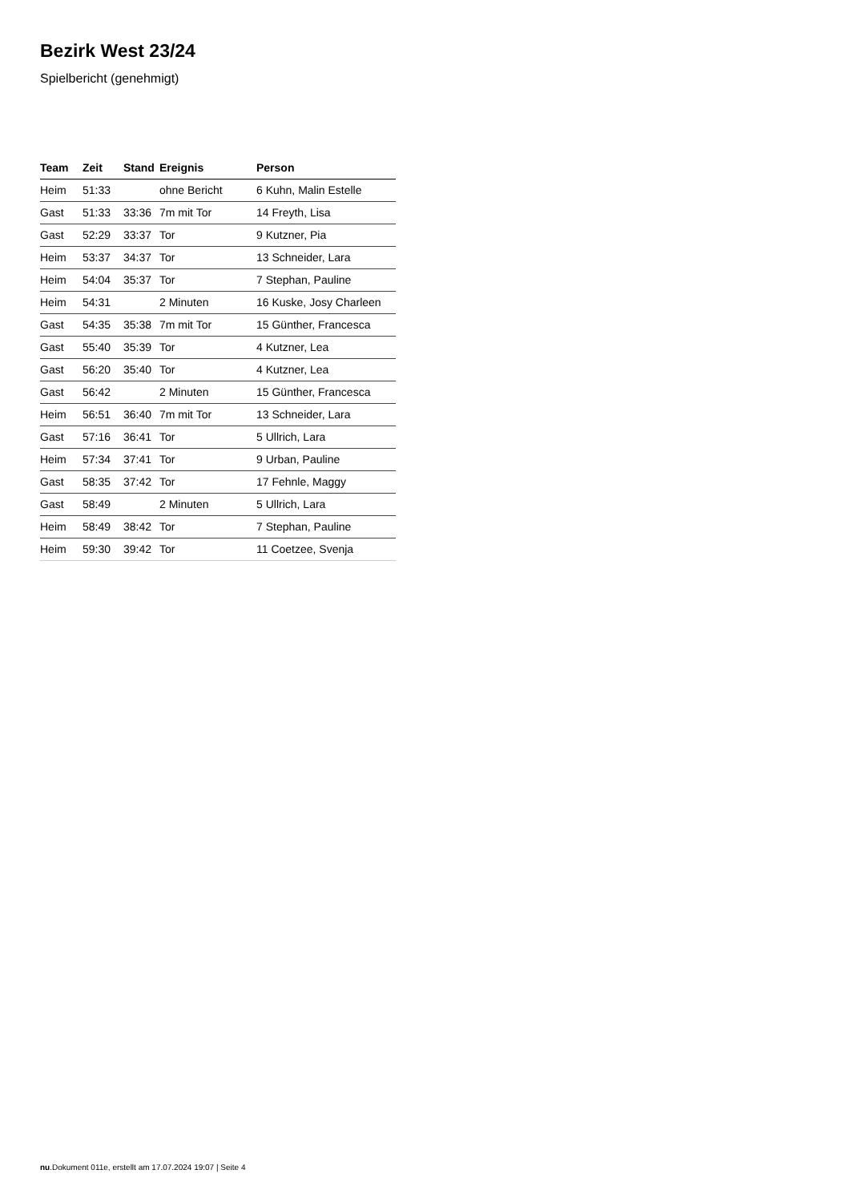Bezirk West 23/24
Spielbericht (genehmigt)
| Team | Zeit | Stand | Ereignis | Person |
| --- | --- | --- | --- | --- |
| Heim | 51:33 | | ohne Bericht | 6 Kuhn, Malin Estelle |
| Gast | 51:33 | 33:36 | 7m mit Tor | 14 Freyth, Lisa |
| Gast | 52:29 | 33:37 | Tor | 9 Kutzner, Pia |
| Heim | 53:37 | 34:37 | Tor | 13 Schneider, Lara |
| Heim | 54:04 | 35:37 | Tor | 7 Stephan, Pauline |
| Heim | 54:31 | | 2 Minuten | 16 Kuske, Josy Charleen |
| Gast | 54:35 | 35:38 | 7m mit Tor | 15 Günther, Francesca |
| Gast | 55:40 | 35:39 | Tor | 4 Kutzner, Lea |
| Gast | 56:20 | 35:40 | Tor | 4 Kutzner, Lea |
| Gast | 56:42 | | 2 Minuten | 15 Günther, Francesca |
| Heim | 56:51 | 36:40 | 7m mit Tor | 13 Schneider, Lara |
| Gast | 57:16 | 36:41 | Tor | 5 Ullrich, Lara |
| Heim | 57:34 | 37:41 | Tor | 9 Urban, Pauline |
| Gast | 58:35 | 37:42 | Tor | 17 Fehnle, Maggy |
| Gast | 58:49 | | 2 Minuten | 5 Ullrich, Lara |
| Heim | 58:49 | 38:42 | Tor | 7 Stephan, Pauline |
| Heim | 59:30 | 39:42 | Tor | 11 Coetzee, Svenja |
nu.Dokument 011e, erstellt am 17.07.2024 19:07 | Seite 4